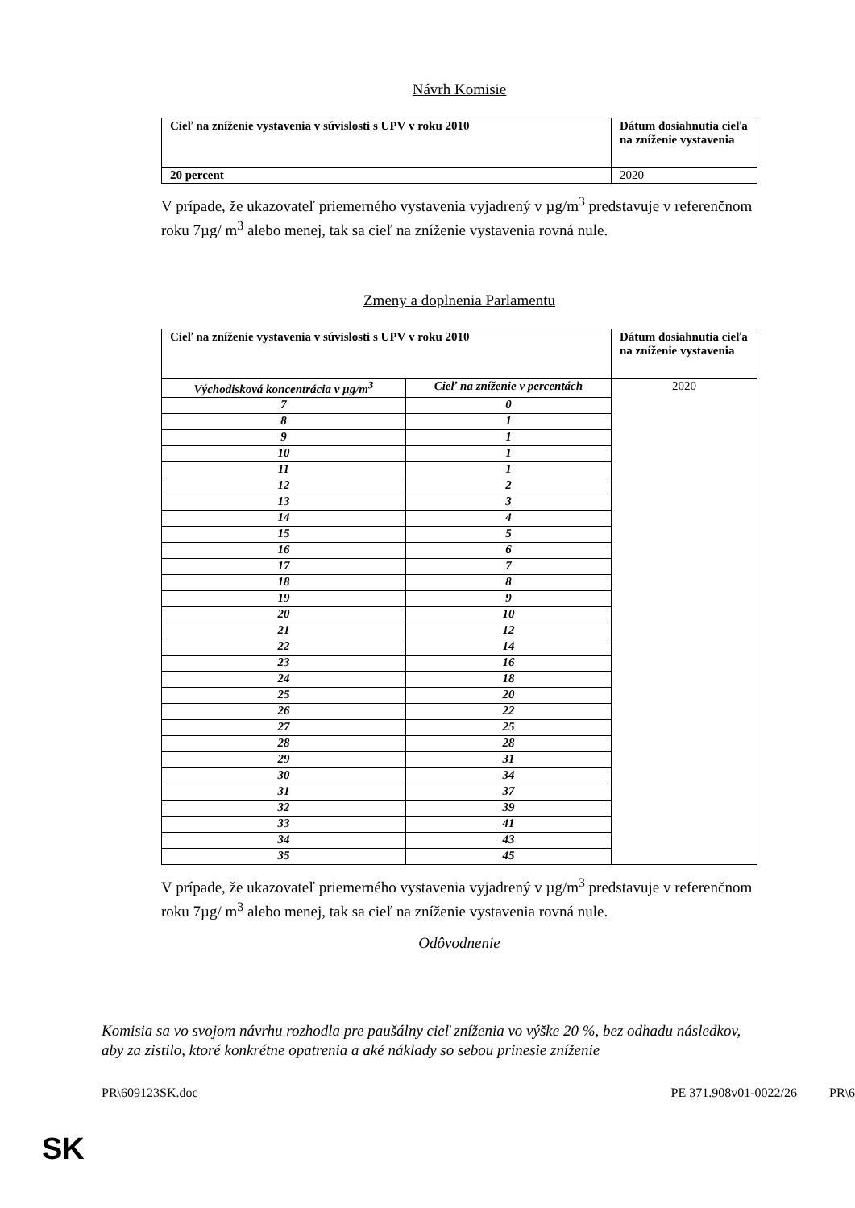Návrh Komisie
| Cieľ na zníženie vystavenia v súvislosti s UPV v roku 2010 | Dátum dosiahnutia cieľa na zníženie vystavenia |
| --- | --- |
| 20 percent | 2020 |
V prípade, že ukazovateľ priemerného vystavenia vyjadrený v µg/m<sup>3</sup> predstavuje v referenčnom roku 7µg/ m<sup>3</sup> alebo menej, tak sa cieľ na zníženie vystavenia rovná nule.
Zmeny a doplnenia Parlamentu
| Cieľ na zníženie vystavenia v súvislosti s UPV v roku 2010 | | Dátum dosiahnutia cieľa na zníženie vystavenia |
| --- | --- | --- |
| Východisková koncentrácia v µg/m<sup>3</sup> | Cieľ na zníženie v percentách | 2020 |
| 7 | 0 | |
| 8 | 1 | |
| 9 | 1 | |
| 10 | 1 | |
| 11 | 1 | |
| 12 | 2 | |
| 13 | 3 | |
| 14 | 4 | |
| 15 | 5 | |
| 16 | 6 | |
| 17 | 7 | |
| 18 | 8 | |
| 19 | 9 | |
| 20 | 10 | |
| 21 | 12 | |
| 22 | 14 | |
| 23 | 16 | |
| 24 | 18 | |
| 25 | 20 | |
| 26 | 22 | |
| 27 | 25 | |
| 28 | 28 | |
| 29 | 31 | |
| 30 | 34 | |
| 31 | 37 | |
| 32 | 39 | |
| 33 | 41 | |
| 34 | 43 | |
| 35 | 45 | |
V prípade, že ukazovateľ priemerného vystavenia vyjadrený v µg/m<sup>3</sup> predstavuje v referenčnom roku 7µg/ m<sup>3</sup> alebo menej, tak sa cieľ na zníženie vystavenia rovná nule.
Odôvodnenie
Komisia sa vo svojom návrhu rozhodla pre paušálny cieľ zníženia vo výške 20 %, bez odhadu následkov, aby za zistilo, ktoré konkrétne opatrenia a aké náklady so sebou prinesie zníženie
PR\609123SK.doc PE 371.908v01-0022/26 PR\6
SK